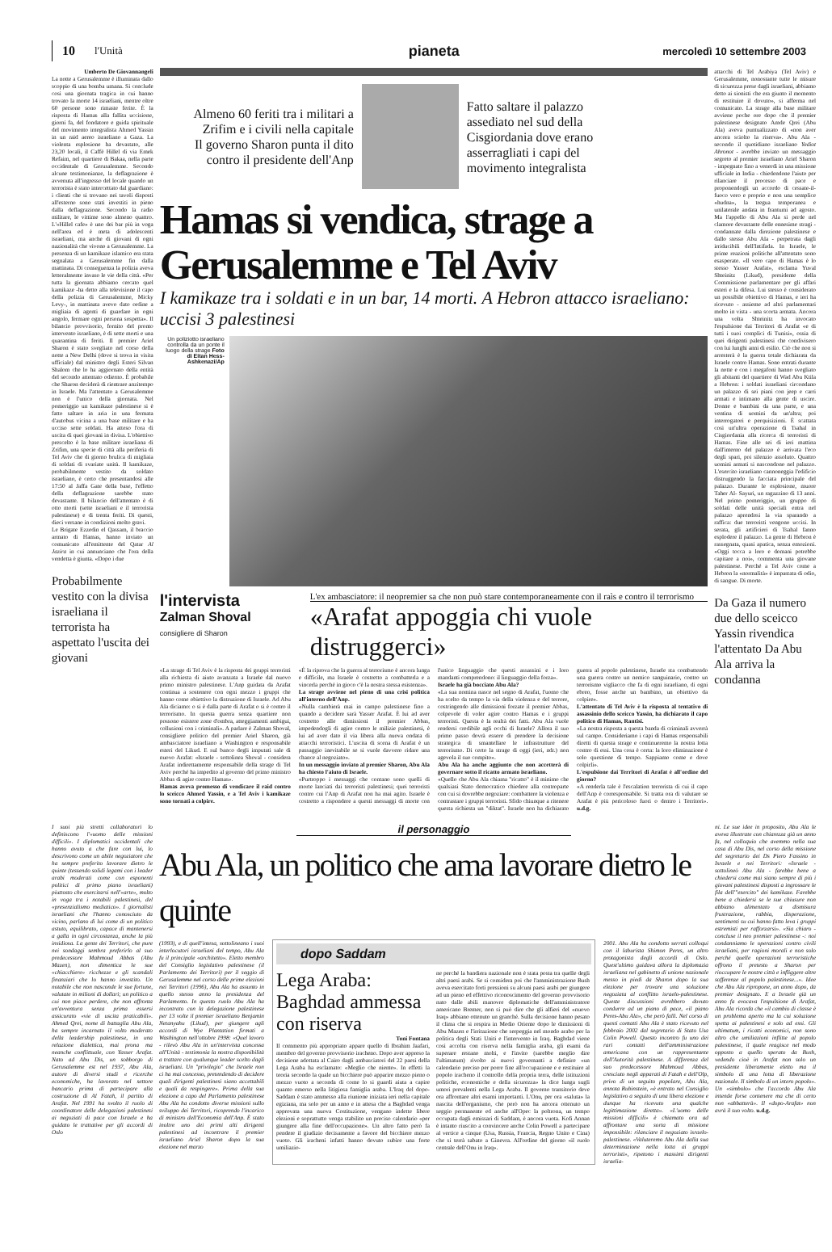10 l'Unità pianeta mercoledì 10 settembre 2003
Umberto De Giovannangeli
La notte a Gerusalemme è illuminata dallo scoppio di una bomba umana. Si conclude così una giornata tragica in cui hanno trovato la morte 14 israeliani, mentre oltre 60 persone sono rimaste ferite. È la risposta di Hamas alla fallita uccisione, giorni fa, del fondatore e guida spirituale del movimento integralista Ahmed Yassin in un raid aereo israeliano a Gaza. La violenta esplosione ha devastato, alle 23,20 locali, il Caffè Hillel di via Emek Refaim, nel quartiere di Bakaa, nella parte occidentale di Gerusalemme. Secondo alcune testimonianze, la deflagrazione è avvenuta all'ingresso del locale quando un terrorista è stato intercettato dal guardiano: i clienti che si trovano nei tavoli disposti all'esterno sono stati investiti in pieno dalla deflagrazione. Secondo la radio militare, le vittime sono almeno quattro. L'«Hillel cafe» è uno dei bar più in voga nell'area ed è meta di adolescenti israeliani, ma anche di giovani di ogni nazionalità che vivono a Gerusalemme. La presenza di un kamikaze islamico era stata segnalata a Gerusalemme fin dalla mattinata. Di conseguenza la polizia aveva letteralmente invaso le vie della città. «Per tutta la giornata abbiamo cercato quel kamikaze -ha detto alla televisione il capo della polizia di Gerusalemme, Micky Levy-, in mattinata avevo dato ordine a migliaia di agenti di guardare in ogni angolo, fermare ogni persona sospetta». Il bilancio provvisorio, fornito del pronto intervento israeliano, è di sette morti e una quarantina di feriti. Il premier Ariel Sharon è stato svegliato nel corso della notte a New Delhi (dove si trova in visita ufficiale) dal ministro degli Esteri Silvan Shalom che lo ha aggiornato della entità del secondo attentato odierno. È probabile che Sharon deciderà di rientrare anzitempo in Israele. Ma l'attentato a Gerusalemme non è l'unico della giornata. Nel pomeriggio un kamikaze palestinese si è fatto saltare in aria in una fermata d'autobus vicina a una base militare e ha ucciso sette soldati. Ha atteso l'ora di uscita di quei giovani in divisa. L'obiettivo prescelto è la base militare israeliana di Zrifim, una specie di città alla periferia di Tel Aviv che di giorno brulica di migliaia di soldati di svariate unità. Il kamikaze, probabilmente vestito da soldato israeliano, è certo che presentandosi alle 17:50 al Jaffa Gate della base, l'effetto della deflagrazione sarebbe stato devastante. Il bilancio dell'attentato è di otto morti (sette israeliani e il terrorista palestinese) e di trenta feriti. Di questi, dieci versano in condizioni molto gravi.
Le Brigate Ezzedin el Qassam, il braccio armato di Hamas, hanno inviato un comunicato all'emittente del Qatar Al Jazira in cui annunciano che l'ora della vendetta è giunta. «Dopo i due
Probabilmente vestito con la divisa israeliana il terrorista ha aspettato l'uscita dei giovani
Almeno 60 feriti tra i militari a Zrifim e i civili nella capitale Il governo Sharon punta il dito contro il presidente dell'Anp
Fatto saltare il palazzo assediato nel sud della Cisgiordania dove erano asserragliati i capi del movimento integralista
Hamas si vendica, strage a Gerusalemme e Tel Aviv
I kamikaze tra i soldati e in un bar, 14 morti. A Hebron attacco israeliano: uccisi 3 palestinesi
Un poliziotto israeliano controlla da un ponte il luogo della strage Foto di Eitan Hess-Ashkenazi/Ap
l'intervista
Zalman Shoval
consigliere di Sharon
L'ex ambasciatore: il neopremier sa che non può stare contemporaneamente con il raìs e contro il terrorismo
«Arafat appoggia chi vuole distruggerci»
«La strage di Tel Aviv è la risposta dei gruppi terroristi alla richiesta di aiuto avanzata a Israele dal nuovo primo ministro palestinese. L'Anp guidata da Arafat continua a sostenere con ogni mezzo i gruppi che hanno come obiettivo la distruzione di Israele. Ad Abu Ala diciamo: o si è dalla parte di Arafat o si è contro il terrorismo. In questa guerra senza quartiere non possono esistere zone d'ombra, atteggiamenti ambigui, collusioni con i criminali». A parlare è Zalman Shoval, consigliere politico del premier Ariel Sharon, già ambasciatore israeliano a Washington e responsabile esteri del Likud. E sul banco degli imputati sale di nuovo Arafat: «Israele - sottolinea Shoval - considera Arafat indirettamente responsabile della strage di Tel Aviv perché ha impedito al governo del primo ministro Abbas di agire contro Hamas».
Hamas aveva promesso di vendicare il raid contro lo sceicco Ahmed Yassin, e a Tel Aviv i kamikaze sono tornati a colpire.
«È la riprova che la guerra al terrorismo è ancora lunga e difficile, ma Israele è costretto a combatterla e a vincerla perché in gioco c'è la nostra stessa esistenza».
La strage avviene nel pieno di una crisi politica all'interno dell'Anp.
«Nulla cambierà mai in campo palestinese fino a quando a decidere sarà Yasser Arafat. È lui ad aver costretto alle dimissioni il premier Abbas, impedendogli di agire contro le milizie palestinesi, è lui ad aver dato il via libera alla nuova ondata di attacchi terroristici. L'uscita di scena di Arafat è un passaggio inevitabile se si vuole davvero ridare una chance al negoziato».
In un messaggio inviato al premier Sharon, Abu Ala ha chiesto l'aiuto di Israele.
«Purtroppo i messaggi che contano sono quelli di morte lanciati dai terroristi palestinesi; quei terroristi contro cui l'Anp di Arafat non ha mai agito. Israele è costretto a rispondere a questi messaggi di morte con l'unico linguaggio che questi assassini e i loro mandanti comprendono: il linguaggio della forza».
Israele ha già bocciato Abu Ala?
«La sua nomina nasce nel segno di Arafat, l'uomo che ha scelto da tempo la via della violenza e del terrore, costringendo alle dimissioni forzate il premier Abbas, colpevole di voler agire contro Hamas e i gruppi terroristi. Questa è la realtà dei fatti. Abu Ala vuole rendersi credibile agli occhi di Israele? Allora il suo primo passo dovrà essere di prendere la decisione strategica di smantellare le infrastrutture del terrorismo. Di certo la strage di oggi (ieri, ndr.) non agevola il suo compito».
Abu Ala ha anche aggiunto che non accetterà di governare sotto il ricatto armato israeliano.
«Quello che Abu Ala chiama "ricatto" è il minimo che qualsiasi Stato democratico chiedere alla controparte con cui si dovrebbe negoziare: combattere la violenza e contrastare i gruppi terroristi. Sfido chiunque a ritenere questa richiesta un "diktat". Israele non ha dichiarato guerra al popolo palestinese, Israele sta combattendo una guerra contro un nemico sanguinario, contro un terrorismo vigliacco che fa di ogni israeliano, di ogni ebreo, fosse anche un bambino, un obiettivo da colpire».
L'attentato di Tel Aviv è la risposta al tentativo di assassinio dello sceicco Yassin, ha dichiarato il capo politico di Hamas, Rantisi.
«La nostra risposta a questa banda di criminali avverrà sul campo. Consideriamo i capi di Hamas responsabili diretti di questa strage e continueremo la nostra lotta contro di essi. Una cosa è certa: la loro eliminazione è solo questione di tempo. Sappiamo come e dove colpirli».
L'espulsione dai Territori di Arafat è all'ordine del giorno?
«A renderla tale è l'escalation terrorista di cui il capo dell'Anp è corresponsabile. Si tratta ora di valutare se Arafat è più pericoloso fuori o dentro i Territori». u.d.g.
attacchi di Tel Arabiya (Tel Aviv) e Gerusalemme, nonostante tutte le misure di sicurezza prese dagli israeliani, abbiamo detto ai sionisti che era giunto il momento di restituire il dovuto», si afferma nel comunicato. La strage alla base militare avviene poche ore dopo che il premier palestinese designato Amde Qrei (Abu Ala) aveva puntualizzato di «non aver ancora sciolto la riserva». Abu Ala - secondo il quotidiano israeliano Yediot Ahronot - avrebbe inviato un messaggio segreto al premier israeliano Ariel Sharon - impegnato fino a venerdì in una missione ufficiale in India - chiedendone l'aiuto per rilanciare il processo di pace e proponendogli un accordo di cessate-il-fuoco vero e proprio e non una semplice «hudna», la tregua temporanea e unilaterale andata in frantumi ad agosto. Ma l'appello di Abu Ala si perde nel clamore devastante delle ennesime stragi - condannate dalla direzione palestinese e dallo stesso Abu Ala - perpetrata dagli irriducibili dell'Intifada. In Israele, le prime reazioni politiche all'attentato sono esasperate. «Il vero capo di Hamas è lo stesso Yasser Arafat», esclama Yuval Shteinitz (Likud), presidente della Commissione parlamentare per gli affari esteri e la difesa. Lui stesso è considerato un possibile obiettivo di Hamas, e ieri ha ricevuto - assieme ad altri parlamentari molto in vista - una scorta armata. Ancora una volta Shteinitz ha invocato l'espulsione dai Territori di Arafat «e di tutti i suoi complici di Tunisi», ossia di quei dirigenti palestinesi che condivisero con lui lunghi anni di esilio. Ciò che non si arresterà è la guerra totale dichiarata da Israele contro Hamas. Sono entrati durante la notte e con i megafoni hanno svegliato gli abitanti del quartiere di Wad Abu Ktila a Hebron: i soldati israeliani circondano un palazzo di sei piani con jeep e carri armati e intimano alla gente di uscire. Donne e bambini da una parte, e una ventina di uomini da un'altra; poi interrogatori e perquisizioni. È scattata così un'ultra operazione di Tsahal in Cisgiordania alla ricerca di terroristi di Hamas. Fino alle sei di ieri mattina dall'interno del palazzo è arrivata l'eco degli spari, poi silenzio assoluto. Quattro uomini armati si nascondono nel palazzo. L'esercito israeliano cannoneggia l'edificio distruggendo la facciata principale del palazzo. Durante le esplosione, muore Taher Al- Sayuri, un ragazzino di 13 anni. Nel primo pomeriggio, un gruppo di soldati delle unità speciali entra nel palazzo aprendosi la via sparando a raffica: due terroristi vengono uccisi. In serata, gli artificieri di Tsahal fanno esplodere il palazzo. La gente di Hebron è rassegnata, quasi apatica, senza emozioni. «Oggi tocca a loro e domani potrebbe capitare a noi», commenta una giovane palestinese. Perché a Tel Aviv come a Hebron la «normalità» è impastata di odio, di sangue. Di morte.
Da Gaza il numero due dello sceicco Yassin rivendica l'attentato Da Abu Ala arriva la condanna
I suoi più stretti collaboratori lo definiscono l'«uomo delle missioni difficili». I diplomatici occidentali che hanno avuto a che fare con lui, lo descrivono come un abile negoziatore che ha sempre preferito lavorare dietro le quinte (tessendo solidi legami con i leader arabi moderati come con esponenti politici di primo piano israeliani) piuttosto che esercitarsi nell'«arte», molto in voga tra i notabili palestinesi, del «presenzialismo mediatico». I giornalisti israeliani che l'hanno conosciuto da vicino, parlano di lui come di un politico astuto, equilibrato, capace di mantenersi a galla in ogni circostanza, anche la più insidiosa. La gente dei Territori, che pure nei sondaggi sembra preferirlo al suo predecessore Mahmoud Abbas (Abu Mazen), non dimentica le sue «chiacchiere» ricchezze e gli scandali finanziari che lo hanno investito. Un notabile che non nasconde le sue fortune, valutate in milioni di dollari; un politico a cui non piace perdere, che non affronta un'avventura senza prima essersi assicurato «vie di uscita praticabili». Ahmed Qrei, nome di battaglia Abu Ala, ha sempre incarnato il volto moderato della leadership palestinese, in una relazione dialettica, mai prona ma neanche conflittuale, con Yasser Arafat. Nato ad Abu Dis, un sobborgo di Gerusalemme est nel 1937, Abu Ala, autore di diversi studi e ricerche economiche, ha lavorato nel settore bancario prima di partecipare alla costruzione di Al Fatah, il partito di Arafat. Nel 1991 ha svolto il ruolo di coordinatore delle delegazioni palestinesi ai negoziati di pace con Israele e ha guidato le trattative per gli accordi di Oslo
il personaggio
Abu Ala, un politico che ama lavorare dietro le quinte
(1993), e di quell'intesa, sottolineano i suoi interlocutori israeliani del tempo, Abu Ala fu il principale «architetto». Eletto membro del Consiglio legislativo palestinese (il Parlamento dei Territori) per il seggio di Gerusalemme nel corso delle prime elezioni nei Territori (1996), Abu Ala ha assunto in quello stesso anno la presidenza del Parlamento. In questo ruolo Abu Ala ha incontrato con la delegazione palestinese per 13 volte il premier israeliano Benjamin Netanyahu (Likud), per giungere agli accordi di Wye Plantation firmati a Washington nell'ottobre 1998: «Quel lavoro - rilevò Abu Ala in un'intervista concessa all'Unità - testimonia la nostra disponibilità a trattare con qualunque leader scelto dagli israeliani. Un "privilegio" che Israele non ci ha mai concesso, pretendendo di decidere quali dirigenti palestinesi siano accettabili e quali da respingere». Prima della sua elezione a capo del Parlamento palestinese Abu Ala ha condotto diverse missioni sullo sviluppo dei Territori, ricoprendo l'incarico di ministro dell'Economia dell'Anp. È stato inoltre uno dei primi alti dirigenti palestinesi ad incontrare il premier israeliano Ariel Sharon dopo la sua elezione nel marzo
dopo Saddam
Lega Araba: Baghdad ammessa con riserva
Toni Fontana
Il commento più appropriato appare quello di Ibrahim Jaafari, membro del governo provvisorio iracheno. Dopo aver appreso la decisione adottata al Cairo dagli ambasciatori del 22 paesi della Lega Araba ha esclamato: «Meglio che niente». In effetti la teoria secondo la quale un bicchiere può apparire mezzo pieno o mezzo vuoto a seconda di come lo si guardi aiuta a capire quanto emerso nella litigiosa famiglia araba. L'Iraq del dopo-Saddam è stato ammesso alla riunione iniziata ieri nella capitale egiziana, ma solo per un anno e in attesa che a Baghdad venga approvata una nuova Costituzione, vengano indette libere elezioni e soprattutto venga stabilito un preciso calendario «per giungere alla fine dell'occupazione». Un altro fatto però fa pendere il giudizio decisamente a favore del bicchiere mezzo vuoto. Gli iracheni infatti hanno dovuto subire una forte umiliazio-
ne perché la bandiera nazionale non è stata posta tra quelle degli altri paesi arabi. Se si considera poi che l'amministrazione Bush aveva esercitato forti pressioni su alcuni paesi arabi per giungere ad un pieno ed effettivo riconoscimento del governo provvisorio nato dalle abili manovre diplomatiche dell'amministratore americano Bremer, non si può dire che gli alfieri del «nuovo Iraq» abbiano ottenuto un granché. Sulla decisione hanno pesato il clima che si respira in Medio Oriente dopo le dimissioni di Abu Mazen e l'irritazione che serpeggia nel mondo arabo per la politica degli Stati Uniti e l'intervento in Iraq. Baghdad viene così accolta con riserva nella famiglia araba, gli esami da superare restano molti, e l'invito (sarebbe meglio dire l'ultimatum) rivolto ai nuovi governanti a definire «un calendario preciso per porre fine all'occupazione e e restituire al popolo iracheno il controllo della propria terra, delle istituzioni politiche, economiche e della sicurezza» la dice lunga sugli umori prevalenti nella Lega Araba. Il governo transitorio deve ora affrontare altri esami importanti. L'Onu, per ora «saluta» la nascita dell'organismo, che però non ha ancora ottenuto un seggio permanente ed anche all'Opec la poltrona, un tempo occupata dagli emissari di Saddam, è ancora vuota. Kofi Annan è intanto riuscito a convincere anche Colin Powell a partecipare al vertice a cinque (Usa, Russia, Francia, Regno Unito e Cina) che si terrà sabato a Ginevra. All'ordine del giorno «il ruolo centrale dell'Onu in Iraq».
2001. Abu Ala ha condotto serrati colloqui con il laburista Shimon Peres, un altro protagonista degli accordi di Oslo. Quest'ultimo guidava allora la diplomazia israeliana nel gabinetto di unione nazionale messo in piedi da Sharon dopo la sua elezione per trovare una soluzione negoziata al conflitto israelo-palestinese. Queste discussioni avrebbero dovuto condurre ad un piano di pace, «il piano Peres-Abu Ala», che però fallì. Nel corso di questi contatti Abu Ala è stato ricevuto nel febbraio 2002 dal segretario di Stato Usa Colin Powell. Questo incontro fu uno dei rari contatti dell'amministrazione americana con un rappresentante dell'Autorità palestinese. A differenza del suo predecessore Mahmoud Abbas, cresciuto negli apparati di Fatah e dell'Olp, privo di un seguito popolare, Abu Ala, annota Rubinstein, «è entrato nel Consiglio legislativo a seguito di una libera elezione e dunque ha ricevuto una qualche legittimazione diretta». «L'uomo delle missioni difficili» è chiamato ora ad affrontare una sorta di missione impossibile: rilanciare il negoziato israelo-palestinese. «Valuteremo Abu Ala dalla sua determinazione nella lotta ai gruppi terroristi», ripetono i massimi dirigenti israelia-
ni. Le sue idee in proposito, Abu Ala le aveva illustrate con chiarezza già un anno fa, nel colloquio che avemmo nella sua casa di Abu Dis, nel corso della missione del segretario dei Ds Piero Fassino in Israele e nei Territori: «Israele - sottolineò Abu Ala - farebbe bene a chiedersi come mai siano sempre di più i giovani palestinesi disposti a ingrossare le fila dell'"esercito" dei kamikaze. Farebbe bene a chiedersi se le sue chiusure non abbiano alimentato a dismisura frustrazione, rabbia, disperazione, sentimenti su cui hanno fatto leva i gruppi estremisti per rafforzarsi». «Sia chiaro - concluse il neo premier palestinese -: noi condanniamo le operazioni contro civili israeliani, per ragioni morali e non solo perché quelle operazioni terroristiche offrono il pretesto a Sharon per rioccupare le nostre città e infliggere altre sofferenze al popolo palestinese...». Idee che Abu Ala ripropone, un anno dopo, da premier designato. E a Israele già un anno fa evocava l'espulsione di Arafat, Abu Ala ricorda che «il cambio di classe è un problema aperto ma la cui soluzione spetta ai palestinesi e solo ad essi. Gli ultimatum, i ricatti economici, non sono altro che umiliazioni inflitte al popolo palestinese, il quale reagisce nel modo opposto a quello sperato da Bush, vedendo cioè in Arafat non solo un presidente liberamente eletto ma il simbolo di una lotta di liberazione nazionale. Il simbolo di un intero popolo». Un «simbolo» che l'accordo Abu Ala intende forse contenere ma che di certo non «abbatterà». Il «dopo-Arafat» non avrà il suo volto. u.d.g.